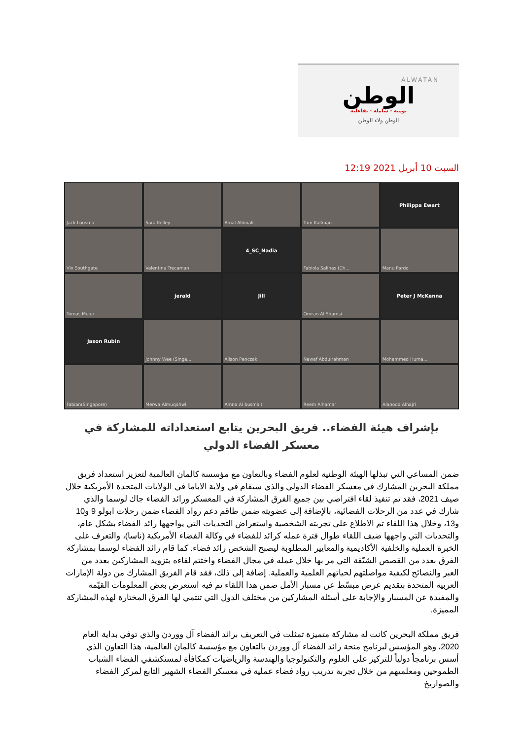ALWATAN
الوطن
يومية - شاملة - تفاعلية
الوطن ولاء للوطن
السبت 10 أبريل 2021 12:19
Jack Lousma
Sara Kelley
Amal Albinali
Tom Kallman
Philippa Ewart
Vix Southgate
Valentina Trecaman
4_SC_Nadia
Fabiola Salinas (Ch...
Manu Pardo
Tomas Meier
jerald
Jill
Omran Al Shamsi
Peter J McKenna
Jason Rubin
Johnny Wee (Singa...
Alison Penczak
Nawaf Abdulrahman
Mohammed Huma...
Fabian(Singapore)
Merwa Almuqahwi
Amna Al busmait
Reem Alhamar
Alanood Alhajri
بإشراف هيئة الفضاء.. فريق البحرين يتابع استعداداته للمشاركة في معسكر الفضاء الدولي
ضمن المساعي التي تبذلها الهيئة الوطنية لعلوم الفضاء وبالتعاون مع مؤسسة كالمان العالمية لتعزيز استعداد فريق مملكة البحرين المشارك في معسكر الفضاء الدولي والذي سيقام في ولاية الاباما في الولايات المتحدة الأمريكية خلال صيف 2021، فقد تم تنفيذ لقاء افتراضي بين جميع الفرق المشاركة في المعسكر ورائد الفضاء جاك لوسما والذي شارك في عدد من الرحلات الفضائية، بالإضافة إلى عضويته ضمن طاقم دعم رواد الفضاء ضمن رحلات ابولو 9 و10 و13، وخلال هذا اللقاء تم الاطلاع على تجربته الشخصية واستعراض التحديات التي يواجهها رائد الفضاء بشكل عام، والتحديات التي واجهها ضيف اللقاء طوال فترة عمله كرائد للفضاء في وكالة الفضاء الأمريكية (ناسا)، والتعرف على الخبرة العملية والخلفية الأكاديمية والمعايير المطلوبة ليصبح الشخص رائد فضاء. كما قام رائد الفضاء لوسما بمشاركة الفرق بعدد من القصص الشيّقة التي مر بها خلال عمله في مجال الفضاء واختتم لقاءه بتزويد المشاركين بعدد من العبر والنصائح لكيفية مواصلتهم لحياتهم العلمية والعملية. إضافة إلى ذلك، فقد قام الفريق المشارك من دولة الإمارات العربية المتحدة بتقديم عرض مبسّط عن مسبار الأمل ضمن هذا اللقاء تم فيه استعرض بعض المعلومات القيّمة والمفيدة عن المسبار والإجابة على أسئلة المشاركين من مختلف الدول التي تنتمي لها الفرق المختارة لهذه المشاركة المميزة.
فريق مملكة البحرين كانت له مشاركة متميزة تمثلت في التعريف برائد الفضاء آل ووردن والذي توفي بداية العام 2020، وهو المؤسس لبرنامج منحة رائد الفضاء آل ووردن بالتعاون مع مؤسسة كالمان العالمية، هذا التعاون الذي أسس برنامجاً دولياً للتركيز على العلوم والتكنولوجيا والهندسة والرياضيات كمكافأة لمستكشفي الفضاء الشباب الطموحين ومعلميهم من خلال تجربة تدريب رواد فضاء عملية في معسكر الفضاء الشهير التابع لمركز الفضاء والصواريخ